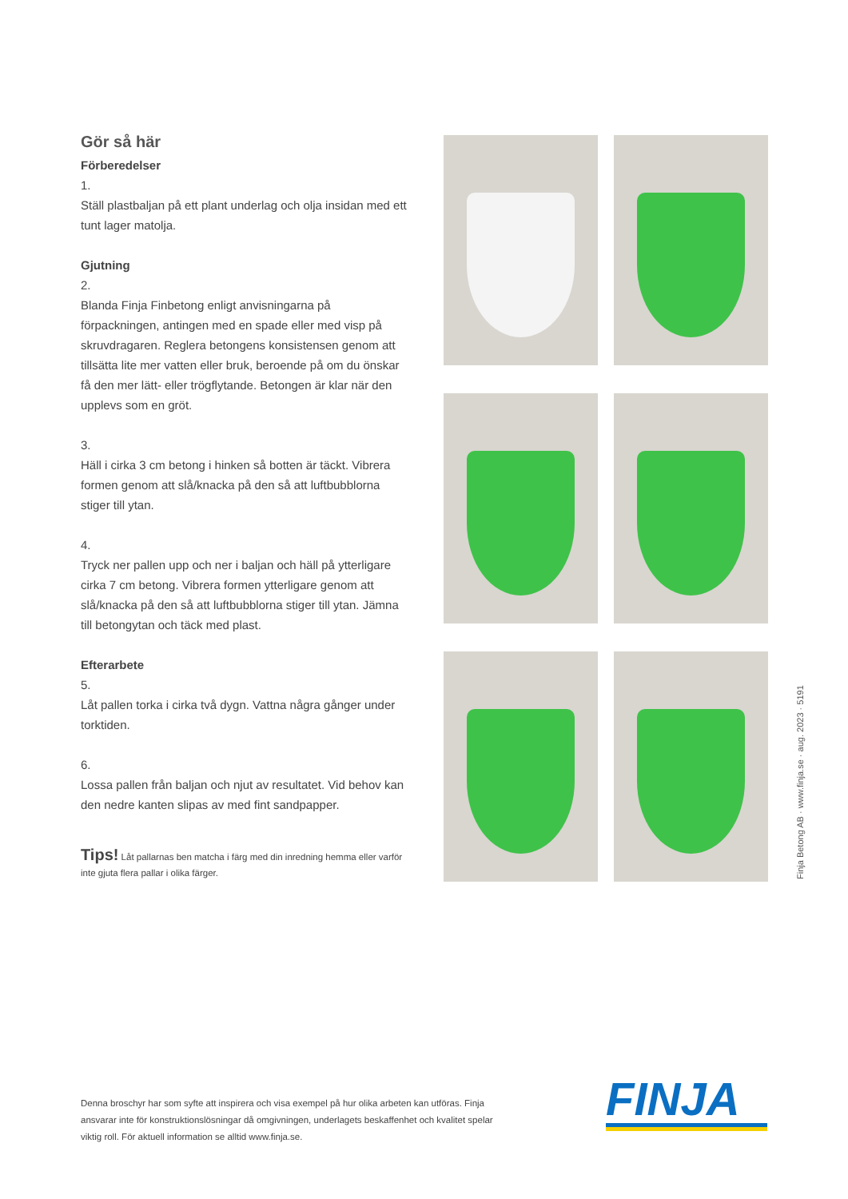Gör så här
Förberedelser
1.
Ställ plastbaljan på ett plant underlag och olja insidan med ett tunt lager matolja.
Gjutning
2.
Blanda Finja Finbetong enligt anvisningarna på förpackningen, antingen med en spade eller med visp på skruvdragaren. Reglera betongens konsistensen genom att tillsätta lite mer vatten eller bruk, beroende på om du önskar få den mer lätt- eller trögflytande. Betongen är klar när den upplevs som en gröt.
3.
Häll i cirka 3 cm betong i hinken så botten är täckt. Vibrera formen genom att slå/knacka på den så att luftbubblorna stiger till ytan.
4.
Tryck ner pallen upp och ner i baljan och häll på ytterligare cirka 7 cm betong. Vibrera formen ytterligare genom att slå/knacka på den så att luftbubblorna stiger till ytan. Jämna till betongytan och täck med plast.
Efterarbete
5.
Låt pallen torka i cirka två dygn. Vattna några gånger under torktiden.
6.
Lossa pallen från baljan och njut av resultatet. Vid behov kan den nedre kanten slipas av med fint sandpapper.
Tips! Låt pallarnas ben matcha i färg med din inredning hemma eller varför inte gjuta flera pallar i olika färger.
Finja Betong AB · www.finja.se · aug. 2023 · 5191
Denna broschyr har som syfte att inspirera och visa exempel på hur olika arbeten kan utföras. Finja ansvarar inte för konstruktionslösningar då omgivningen, underlagets beskaffenhet och kvalitet spelar viktig roll. För aktuell information se alltid www.finja.se.
FINJA